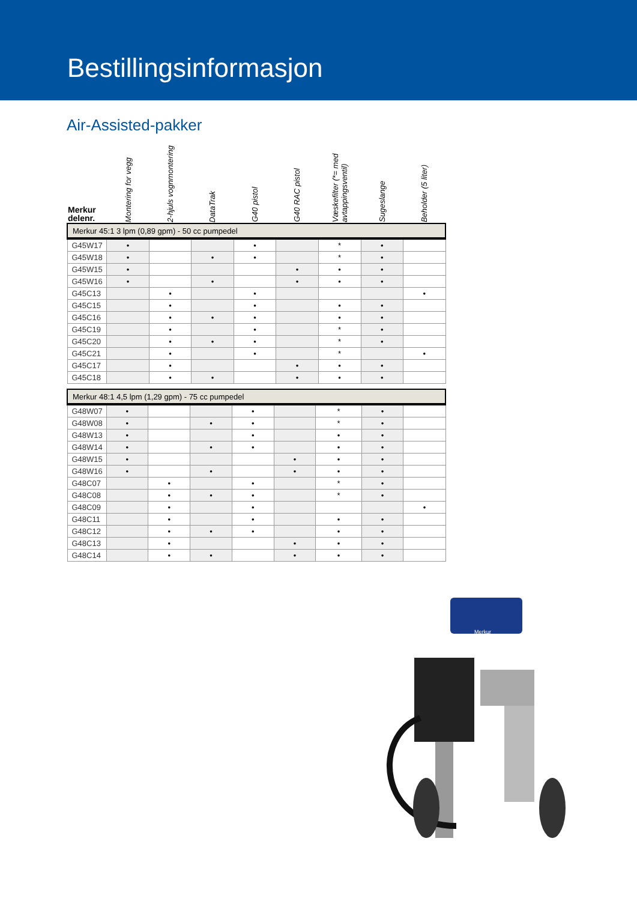Bestillingsinformasjon
Air-Assisted-pakker
| Merkur delenr. | Montering for vegg | 2-hjuls vognmontering | DataTrak | G40 pistol | G40 RAC pistol | Væskefilter (*= med avtappingsventil) | Sugeslange | Beholder (5 liter) |
| --- | --- | --- | --- | --- | --- | --- | --- | --- |
| Merkur 45:1 3 lpm (0,89 gpm) - 50 cc pumpedel | | | | | | | | |
| G45W17 | • | | | • | | * | • | |
| G45W18 | • | | • | • | | * | • | |
| G45W15 | • | | | | • | • | • | |
| G45W16 | • | | • | | • | • | • | |
| G45C13 | | • | | • | | | | • |
| G45C15 | | • | | • | | • | • | |
| G45C16 | | • | • | • | | • | • | |
| G45C19 | | • | | • | | * | • | |
| G45C20 | | • | • | • | | * | • | |
| G45C21 | | • | | • | | * | | • |
| G45C17 | | • | | | • | • | • | |
| G45C18 | | • | • | | • | • | • | |
| Merkur 48:1 4,5 lpm (1,29 gpm) - 75 cc pumpedel | | | | | | | | |
| G48W07 | • | | | • | | * | • | |
| G48W08 | • | | • | • | | * | • | |
| G48W13 | • | | | • | | • | • | |
| G48W14 | • | | • | • | | • | • | |
| G48W15 | • | | | | • | • | • | |
| G48W16 | • | | • | | • | • | • | |
| G48C07 | | • | | • | | * | • | |
| G48C08 | | • | • | • | | * | • | |
| G48C09 | | • | | • | | | | • |
| G48C11 | | • | | • | | • | • | |
| G48C12 | | • | • | • | | • | • | |
| G48C13 | | • | | | • | • | • | |
| G48C14 | | • | • | | • | • | • | |
Merkur